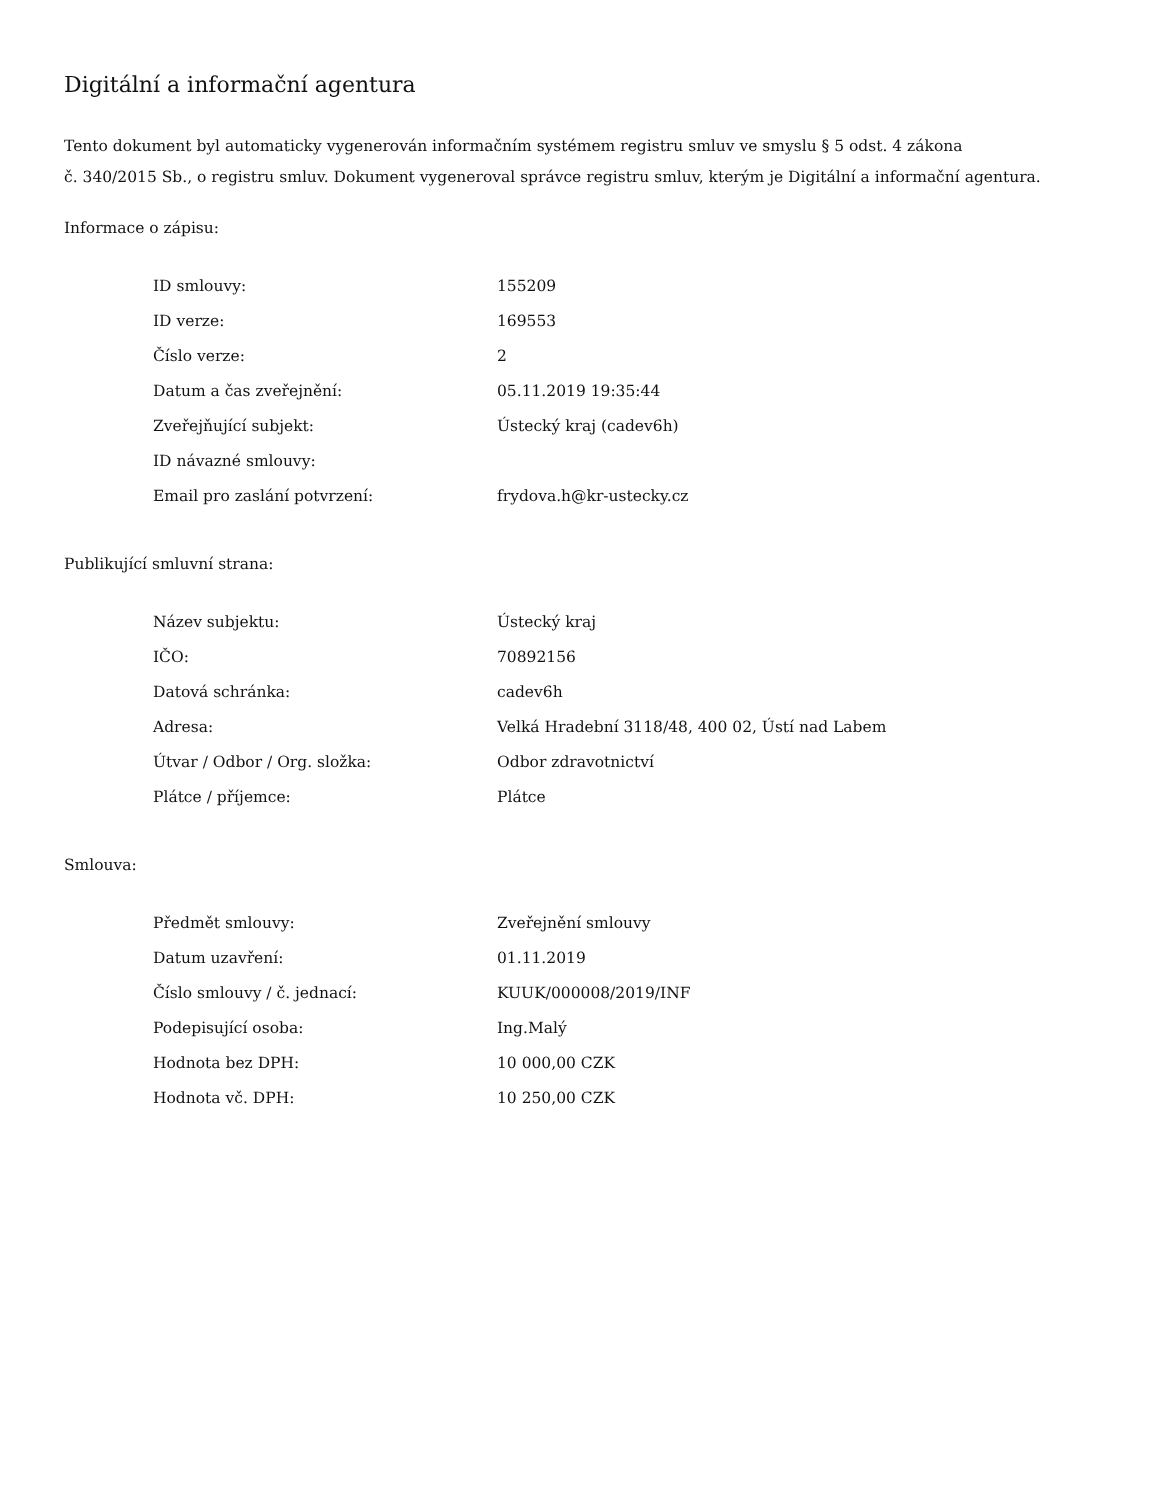Digitální a informační agentura
Tento dokument byl automaticky vygenerován informačním systémem registru smluv ve smyslu § 5 odst. 4 zákona
č. 340/2015 Sb., o registru smluv. Dokument vygeneroval správce registru smluv, kterým je Digitální a informační agentura.
Informace o zápisu:
| ID smlouvy: | 155209 |
| ID verze: | 169553 |
| Číslo verze: | 2 |
| Datum a čas zveřejnění: | 05.11.2019 19:35:44 |
| Zveřejňující subjekt: | Ústecký kraj (cadev6h) |
| ID návazné smlouvy: | |
| Email pro zaslání potvrzení: | frydova.h@kr-ustecky.cz |
Publikující smluvní strana:
| Název subjektu: | Ústecký kraj |
| IČO: | 70892156 |
| Datová schránka: | cadev6h |
| Adresa: | Velká Hradební 3118/48, 400 02, Ústí nad Labem |
| Útvar / Odbor / Org. složka: | Odbor zdravotnictví |
| Plátce / příjemce: | Plátce |
Smlouva:
| Předmět smlouvy: | Zveřejnění smlouvy |
| Datum uzavření: | 01.11.2019 |
| Číslo smlouvy / č. jednací: | KUUK/000008/2019/INF |
| Podepisující osoba: | Ing.Malý |
| Hodnota bez DPH: | 10 000,00 CZK |
| Hodnota vč. DPH: | 10 250,00 CZK |